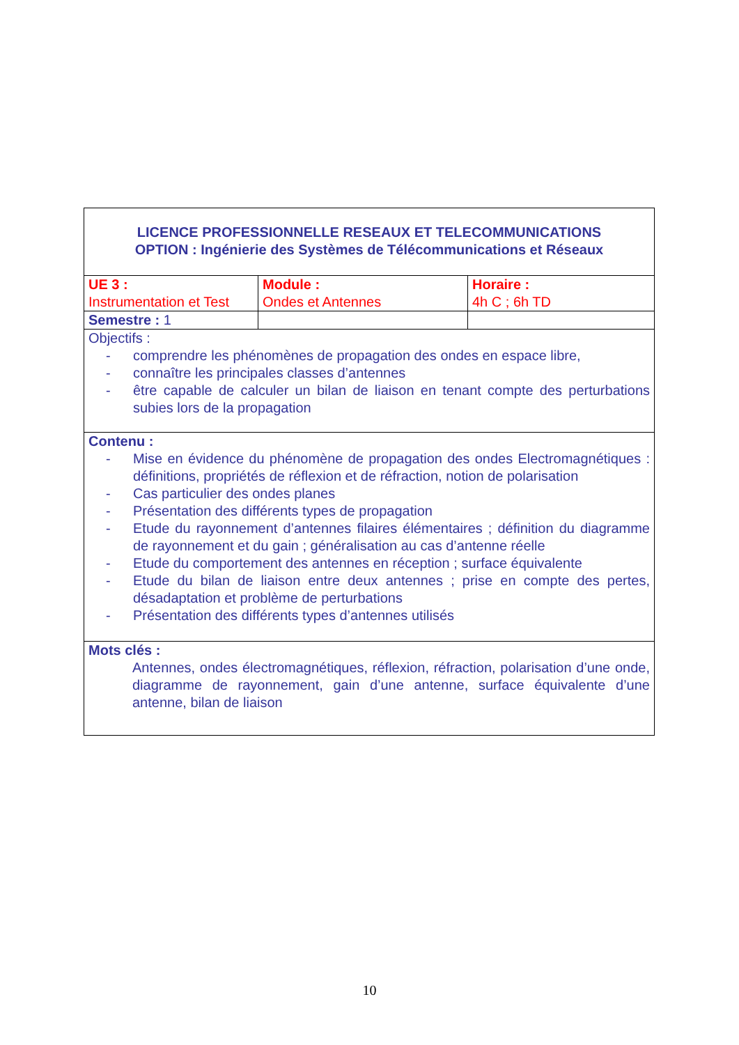| LICENCE PROFESSIONNELLE RESEAUX ET TELECOMMUNICATIONS OPTION : Ingénierie des Systèmes de Télécommunications et Réseaux | | |
| UE 3 : Instrumentation et Test | Module : Ondes et Antennes | Horaire : 4h C ; 6h TD |
| Semestre : 1 | | |
| Objectifs : - comprendre les phénomènes de propagation des ondes en espace libre, - connaître les principales classes d’antennes - être capable de calculer un bilan de liaison en tenant compte des perturbations subies lors de la propagation | | |
| Contenu : - Mise en évidence du phénomène de propagation des ondes Electromagnétiques : définitions, propriétés de réflexion et de réfraction, notion de polarisation - Cas particulier des ondes planes - Présentation des différents types de propagation - Etude du rayonnement d’antennes filaires élémentaires ; définition du diagramme de rayonnement et du gain ; généralisation au cas d’antenne réelle - Etude du comportement des antennes en réception ; surface équivalente - Etude du bilan de liaison entre deux antennes ; prise en compte des pertes, désadaptation et problème de perturbations - Présentation des différents types d’antennes utilisés | | |
| Mots clés : Antennes, ondes électromagnétiques, réflexion, réfraction, polarisation d’une onde, diagramme de rayonnement, gain d’une antenne, surface équivalente d’une antenne, bilan de liaison | | |
10